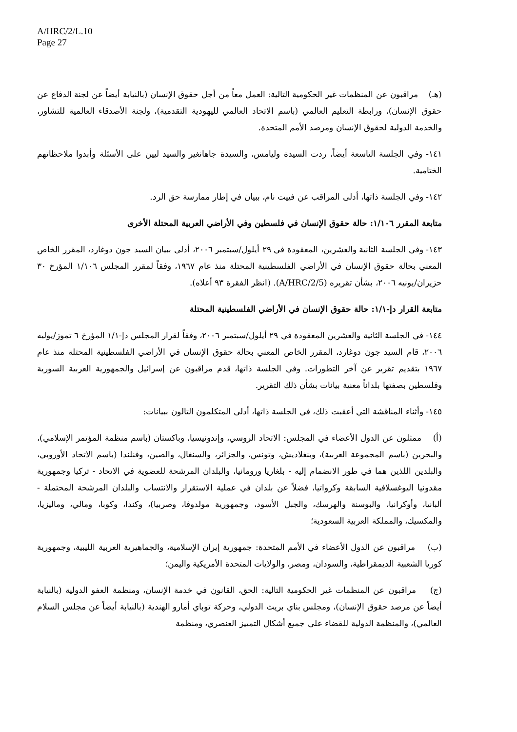A/HRC/2/L.10
Page 27
(هـ) مراقبون عن المنظمات غير الحكومية التالية: العمل معاً من أجل حقوق الإنسان (بالنيابة أيضاً عن لجنة الدفاع عن حقوق الإنسان)، ورابطة التعليم العالمي (باسم الاتحاد العالمي لليهودية التقدمية)، ولجنة الأصدقاء العالمية للتشاور، والخدمة الدولية لحقوق الإنسان ومرصد الأمم المتحدة.
١٤١- وفي الجلسة التاسعة أيضاً، ردت السيدة وليامس، والسيدة جاهانغير والسيد ليين على الأسئلة وأبدوا ملاحظاتهم الختامية.
١٤٢- وفي الجلسة ذاتها، أدلى المراقب عن فييت نام، ببيان في إطار ممارسة حق الرد.
متابعة المقرر ١/١٠٦: حالة حقوق الإنسان في فلسطين وفي الأراضي العربية المحتلة الأخرى
١٤٣- وفي الجلسة الثانية والعشرين، المعقودة في ٢٩ أيلول/سبتمبر ٢٠٠٦، أدلى ببيان السيد جون دوغارد، المقرر الخاص المعني بحالة حقوق الإنسان في الأراضي الفلسطينية المحتلة منذ عام ١٩٦٧، وفقاً لمقرر المجلس ١/١٠٦ المؤرخ ٣٠ حزيران/يونيه ٢٠٠٦، بشأن تقريره (A/HRC/2/5). (انظر الفقرة ٩٣ أعلاه).
متابعة القرار دإ-١/١: حالة حقوق الإنسان في الأراضي الفلسطينية المحتلة
١٤٤- في الجلسة الثانية والعشرين المعقودة في ٢٩ أيلول/سبتمبر ٢٠٠٦، وفقاً لقرار المجلس دإ-١/١ المؤرخ ٦ تموز/يوليه ٢٠٠٦، قام السيد جون دوغارد، المقرر الخاص المعني بحالة حقوق الإنسان في الأراضي الفلسطينية المحتلة منذ عام ١٩٦٧ بتقديم تقرير عن آخر التطورات. وفي الجلسة ذاتها، قدم مراقبون عن إسرائيل والجمهورية العربية السورية وفلسطين بصفتها بلداناً معنية بيانات بشأن ذلك التقرير.
١٤٥- وأثناء المناقشة التي أعقبت ذلك، في الجلسة ذاتها، أدلى المتكلمون التالون ببيانات:
(أ) ممثلون عن الدول الأعضاء في المجلس: الاتحاد الروسي، وإندونيسيا، وباكستان (باسم منظمة المؤتمر الإسلامي)، والبحرين (باسم المجموعة العربية)، وبنغلاديش، وتونس، والجزائر، والسنغال، والصين، وفنلندا (باسم الاتحاد الأوروبي، والبلدين اللذين هما في طور الانضمام إليه - بلغاريا ورومانيا، والبلدان المرشحة للعضوية في الاتحاد - تركيا وجمهورية مقدونيا اليوغسلافية السابقة وكرواتيا، فضلاً عن بلدان في عملية الاستقرار والانتساب والبلدان المرشحة المحتملة - ألبانيا، وأوكرانيا، والبوسنة والهرسك، والجبل الأسود، وجمهورية مولدوفا، وصربيا)، وكندا، وكوبا، ومالي، وماليزيا، والمكسيك، والمملكة العربية السعودية؛
(ب) مراقبون عن الدول الأعضاء في الأمم المتحدة: جمهورية إيران الإسلامية، والجماهيرية العربية الليبية، وجمهورية كوريا الشعبية الديمقراطية، والسودان، ومصر، والولايات المتحدة الأمريكية واليمن؛
(ج) مراقبون عن المنظمات غير الحكومية التالية: الحق، القانون في خدمة الإنسان، ومنظمة العفو الدولية (بالنيابة أيضاً عن مرصد حقوق الإنسان)، ومجلس بناي بريث الدولي، وحركة توباي أمارو الهندية (بالنيابة أيضاً عن مجلس السلام العالمي)، والمنظمة الدولية للقضاء على جميع أشكال التمييز العنصري، ومنظمة